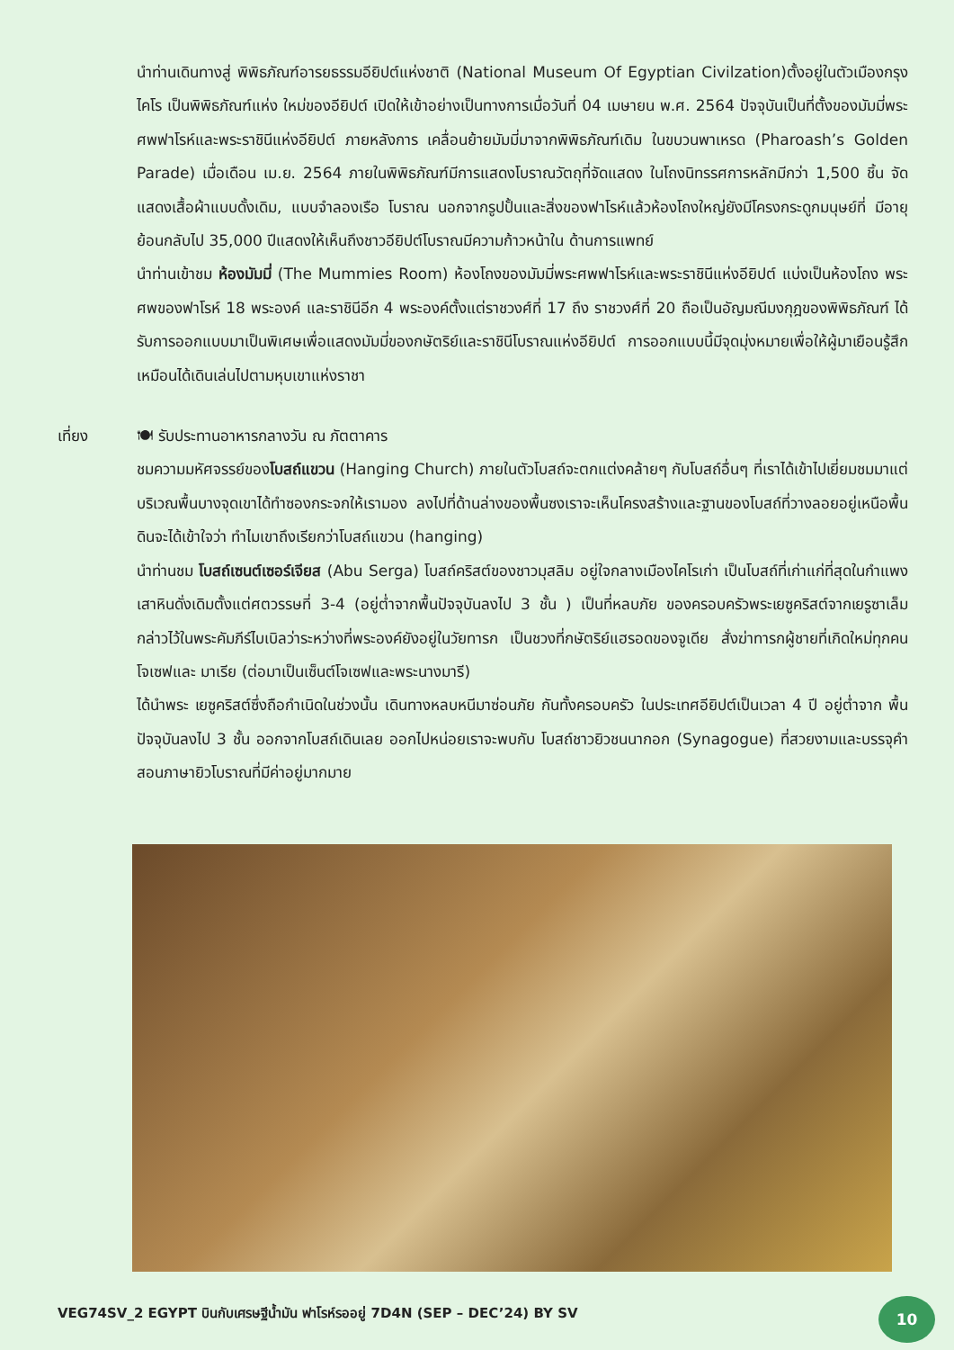นำท่านเดินทางสู่ พิพิธภัณฑ์อารยธรรมอียิปต์แห่งชาติ (National Museum Of Egyptian Civilzation)ตั้งอยู่ในตัวเมืองกรุงไคโร เป็นพิพิธภัณฑ์แห่ง ใหม่ของอียิปต์ เปิดให้เข้าอย่างเป็นทางการเมื่อวันที่ 04 เมษายน พ.ศ. 2564 ปัจจุบันเป็นที่ตั้งของมัมมี่พระศพฟาโรห์และพระราชินีแห่งอียิปต์ ภายหลังการ เคลื่อนย้ายมัมมี่มาจากพิพิธภัณฑ์เดิม ในขบวนพาเหรด (Pharoash’s Golden Parade) เมื่อเดือน เม.ย. 2564 ภายในพิพิธภัณฑ์มีการแสดงโบราณวัตถุที่จัดแสดง ในโถงนิทรรศการหลักมีกว่า 1,500 ชิ้น จัดแสดงเสื้อผ้าแบบดั้งเดิม, แบบจำลองเรือ โบราณ นอกจากรูปปั้นและสิ่งของฟาโรห์แล้วห้องโถงใหญ่ยังมีโครงกระดูกมนุษย์ที่ มีอายุย้อนกลับไป 35,000 ปีแสดงให้เห็นถึงชาวอียิปต์โบราณมีความก้าวหน้าใน ด้านการแพทย์
นำท่านเข้าชม ห้องมัมมี่ (The Mummies Room) ห้องโถงของมัมมี่พระศพฟาโรห์และพระราชินีแห่งอียิปต์ แบ่งเป็นห้องโถง พระศพของฟาโรห์ 18 พระองค์ และราชินีอีก 4 พระองค์ตั้งแต่ราชวงศ์ที่ 17 ถึง ราชวงศ์ที่ 20 ถือเป็นอัญมณีมงกุฎของพิพิธภัณฑ์ ได้รับการออกแบบมาเป็นพิเศษเพื่อแสดงมัมมี่ของกษัตริย์และราชินีโบราณแห่งอียิปต์ การออกแบบนี้มีจุดมุ่งหมายเพื่อให้ผู้มาเยือนรู้สึกเหมือนได้เดินเล่นไปตามหุบเขาแห่งราชา
เที่ยง
🍽 รับประทานอาหารกลางวัน ณ ภัตตาคาร
ชมความมหัศจรรย์ของโบสถ์แขวน (Hanging Church) ภายในตัวโบสถ์จะตกแต่งคล้ายๆ กับโบสถ์อื่นๆ ที่เราได้เข้าไปเยี่ยมชมมาแต่บริเวณพื้นบางจุดเขาได้ทำซองกระจกให้เรามอง ลงไปที่ด้านล่างของพื้นซงเราจะเห็นโครงสร้างและฐานของโบสถ์ที่วางลอยอยู่เหนือพื้นดินจะได้เข้าใจว่า ทำไมเขาถึงเรียกว่าโบสถ์แขวน (hanging)
นำท่านชม โบสถ์เซนต์เซอร์เจียส (Abu Serga) โบสถ์คริสต์ของชาวมุสลิม อยู่ใจกลางเมืองไคโรเก่า เป็นโบสถ์ที่เก่าแก่ที่สุดในกำแพงเสาหินดั่งเดิมตั้งแต่ศตวรรษที่ 3-4 (อยู่ต่ำจากพื้นปัจจุบันลงไป 3 ชั้น ) เป็นที่หลบภัย ของครอบครัวพระเยซูคริสต์จากเยรูซาเล็ม กล่าวไว้ในพระคัมภีร์ไบเบิลว่าระหว่างที่พระองค์ยังอยู่ในวัยทารก เป็นชวงที่กษัตริย์แฮรอดของจูเดีย สั่งฆ่าทารกผู้ชายที่เกิดใหม่ทุกคน โจเซฟและ มาเรีย (ต่อมาเป็นเซ็นต์โจเซฟและพระนางมารี)
ได้นำพระ เยซูคริสต์ซึ่งถือกำเนิดในช่วงนั้น เดินทางหลบหนีมาซ่อนภัย กันทั้งครอบครัว ในประเทศอียิปต์เป็นเวลา 4 ปี อยู่ต่ำจาก พื้นปัจจุบันลงไป 3 ชั้น ออกจากโบสถ์เดินเลย ออกไปหน่อยเราจะพบกับ โบสถ์ชาวยิวชนนากอก (Synagogue) ที่สวยงามและบรรจุคำสอนภาษายิวโบราณที่มีค่าอยู่มากมาย
VEG74SV_2 EGYPT บินกับเศรษฐีน้ำมัน ฟาโรห์รออยู่ 7D4N (SEP – DEC’24) BY SV
10